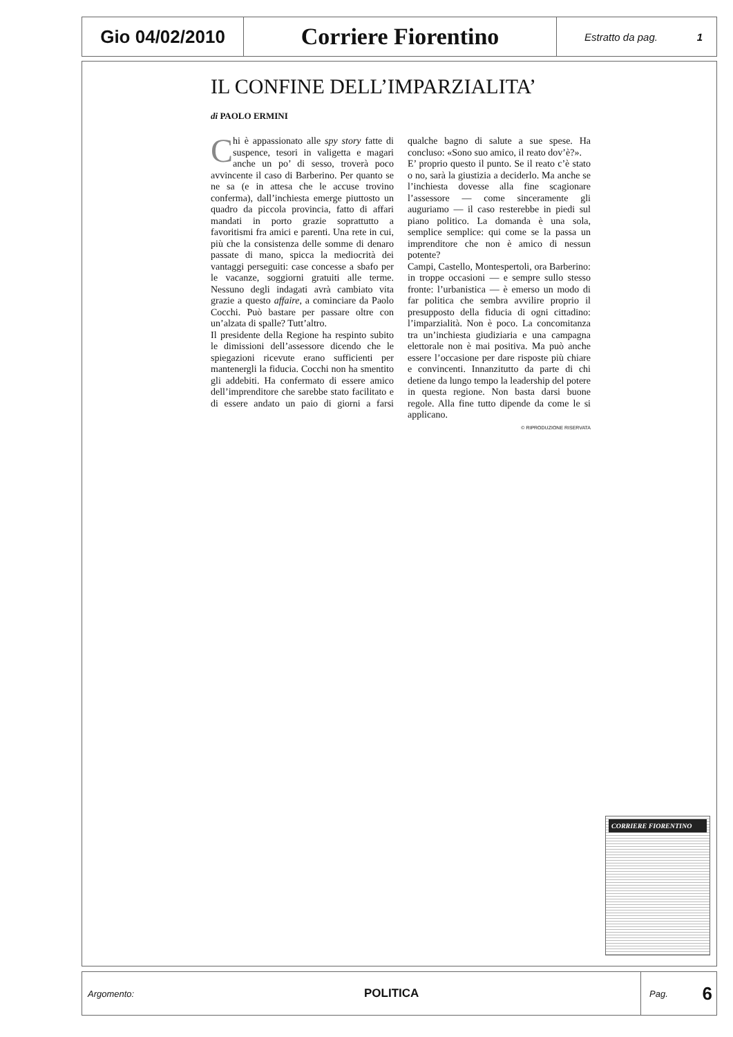Gio 04/02/2010
Corriere Fiorentino
Estratto da pag. 1
IL CONFINE DELL’IMPARZIALITA’
di PAOLO ERMINI
Chi è appassionato alle spy story fatte di suspence, tesori in valigetta e magari anche un po’ di sesso, troverà poco avvincente il caso di Barberino. Per quanto se ne sa (e in attesa che le accuse trovino conferma), dall’inchiesta emerge piuttosto un quadro da piccola provincia, fatto di affari mandati in porto grazie soprattutto a favoritismi fra amici e parenti. Una rete in cui, più che la consistenza delle somme di denaro passate di mano, spicca la mediocrità dei vantaggi perseguiti: case concesse a sbafo per le vacanze, soggiorni gratuiti alle terme. Nessuno degli indagati avrà cambiato vita grazie a questo affaire, a cominciare da Paolo Cocchi. Può bastare per passare oltre con un’alzata di spalle? Tutt’altro.
Il presidente della Regione ha respinto subito le dimissioni dell’assessore dicendo che le spiegazioni ricevute erano sufficienti per mantenergli la fiducia. Cocchi non ha smentito gli addebiti. Ha confermato di essere amico dell’imprenditore che sarebbe stato facilitato e di essere andato un paio di giorni a farsi qualche bagno di salute a sue spese. Ha concluso: «Sono suo amico, il reato dov’è?».
E’ proprio questo il punto. Se il reato c’è stato o no, sarà la giustizia a deciderlo. Ma anche se l’inchiesta dovesse alla fine scagionare l’assessore — come sinceramente gli auguriamo — il caso resterebbe in piedi sul piano politico. La domanda è una sola, semplice semplice: qui come se la passa un imprenditore che non è amico di nessun potente?
Campi, Castello, Montespertoli, ora Barberino: in troppe occasioni — e sempre sullo stesso fronte: l’urbanistica — è emerso un modo di far politica che sembra avvilire proprio il presupposto della fiducia di ogni cittadino: l’imparzialità. Non è poco. La concomitanza tra un’inchiesta giudiziaria e una campagna elettorale non è mai positiva. Ma può anche essere l’occasione per dare risposte più chiare e convincenti. Innanzitutto da parte di chi detiene da lungo tempo la leadership del potere in questa regione. Non basta darsi buone regole. Alla fine tutto dipende da come le si applicano.
© RIPRODUZIONE RISERVATA
CORRIERE FIORENTINO
Argomento: POLITICA Pag. 6